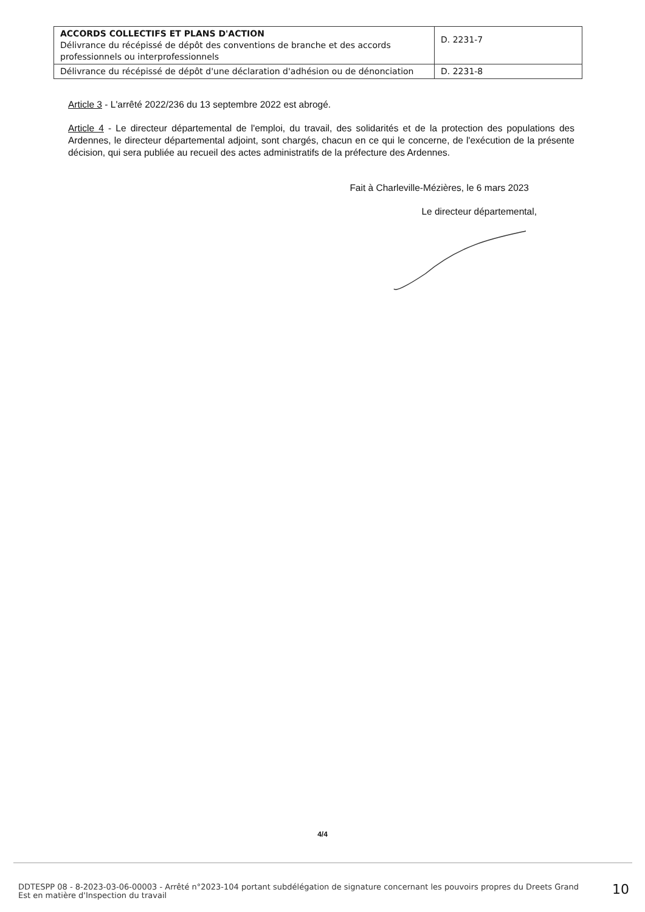| ACCORDS COLLECTIFS ET PLANS D'ACTION Délivrance du récépissé de dépôt des conventions de branche et des accords professionnels ou interprofessionnels | D. 2231-7 |
| Délivrance du récépissé de dépôt d'une déclaration d'adhésion ou de dénonciation | D. 2231-8 |
Article 3 - L'arrêté 2022/236 du 13 septembre 2022 est abrogé.
Article 4 - Le directeur départemental de l'emploi, du travail, des solidarités et de la protection des populations des Ardennes, le directeur départemental adjoint, sont chargés, chacun en ce qui le concerne, de l'exécution de la présente décision, qui sera publiée au recueil des actes administratifs de la préfecture des Ardennes.
Fait à Charleville-Mézières, le 6 mars 2023
Le directeur départemental,
4/4
DDTESPP 08 - 8-2023-03-06-00003 - Arrêté n°2023-104 portant subdélégation de signature concernant les pouvoirs propres du Dreets Grand Est en matière d'Inspection du travail
10